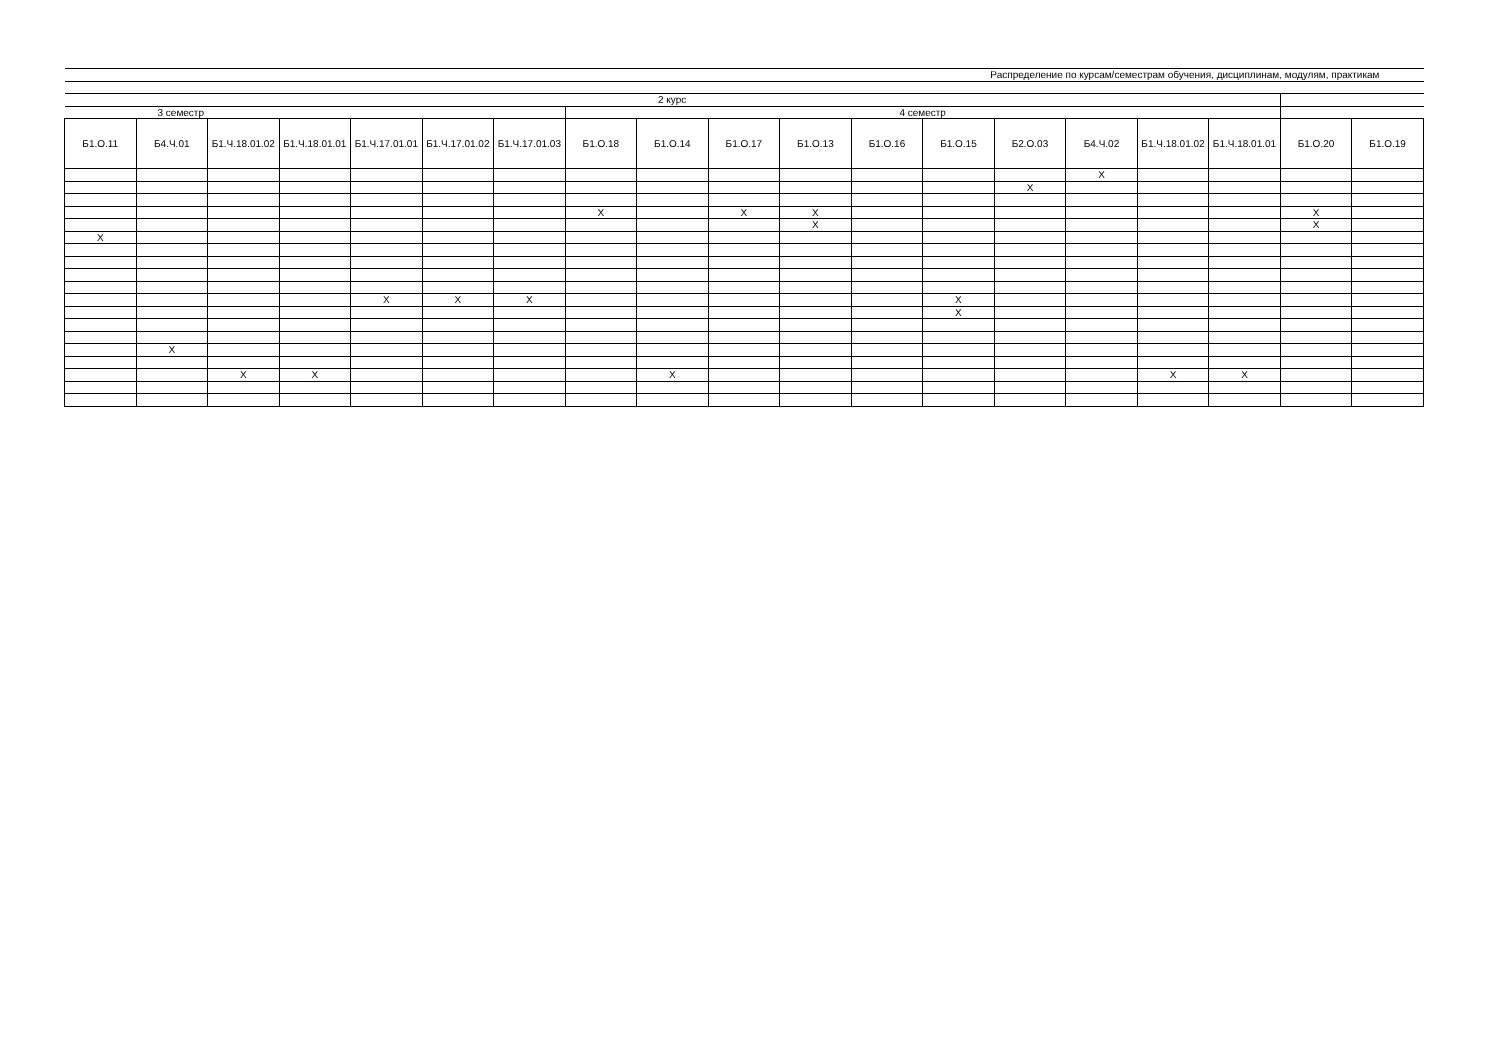| Распределение по курсам/семестрам обучения, дисциплинам, модулям, практикам | | | | | | | | | | | | | | | | | | |
| 2 курс | | | | | | | | | | | | | | | | | | |
| 3 семестр | | | | | | | 4 семестр | | | | | | | | | | | |
| Б1.О.11 | Б4.Ч.01 | Б1.Ч.18.01.02 | Б1.Ч.18.01.01 | Б1.Ч.17.01.01 | Б1.Ч.17.01.02 | Б1.Ч.17.01.03 | Б1.О.18 | Б1.О.14 | Б1.О.17 | Б1.О.13 | Б1.О.16 | Б1.О.15 | Б2.О.03 | Б4.Ч.02 | Б1.Ч.18.01.02 | Б1.Ч.18.01.01 | Б1.О.20 | Б1.О.19 |
| | | | | | | | | | | | | | | X | | | | |
| | | | | | | | | | | | | | X | | | | | |
| | | | | | | | X | | X | X | | | | | | | X | |
| | | | | | | | | | | X | | | | | | | X | |
| X | | | | | | | | | | | | | | | | | | |
| | | | | X | X | X | | | | | | X | | | | | | |
| | | | | | | | | | | | | X | | | | | | |
| | X | | | | | | | | | | | | | | | | | |
| | | X | X | | | | | X | | | | | | | X | X | | |